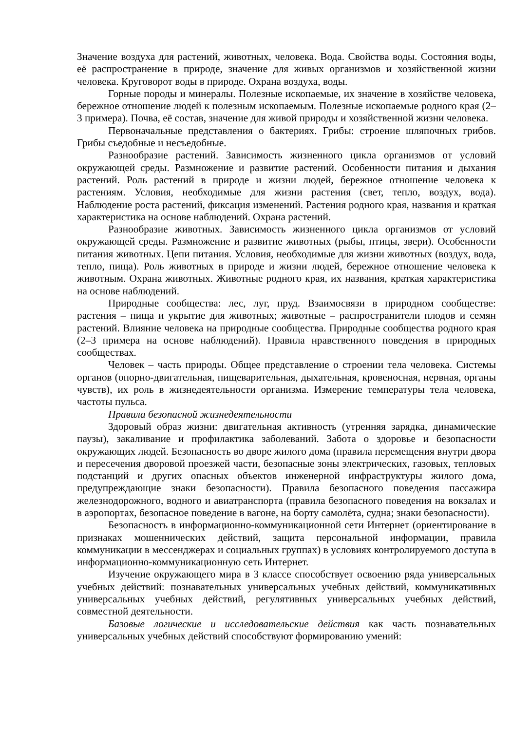Значение воздуха для растений, животных, человека. Вода. Свойства воды. Состояния воды, её распространение в природе, значение для живых организмов и хозяйственной жизни человека. Круговорот воды в природе. Охрана воздуха, воды.
Горные породы и минералы. Полезные ископаемые, их значение в хозяйстве человека, бережное отношение людей к полезным ископаемым. Полезные ископаемые родного края (2–3 примера). Почва, её состав, значение для живой природы и хозяйственной жизни человека.
Первоначальные представления о бактериях. Грибы: строение шляпочных грибов. Грибы съедобные и несъедобные.
Разнообразие растений. Зависимость жизненного цикла организмов от условий окружающей среды. Размножение и развитие растений. Особенности питания и дыхания растений. Роль растений в природе и жизни людей, бережное отношение человека к растениям. Условия, необходимые для жизни растения (свет, тепло, воздух, вода). Наблюдение роста растений, фиксация изменений. Растения родного края, названия и краткая характеристика на основе наблюдений. Охрана растений.
Разнообразие животных. Зависимость жизненного цикла организмов от условий окружающей среды. Размножение и развитие животных (рыбы, птицы, звери). Особенности питания животных. Цепи питания. Условия, необходимые для жизни животных (воздух, вода, тепло, пища). Роль животных в природе и жизни людей, бережное отношение человека к животным. Охрана животных. Животные родного края, их названия, краткая характеристика на основе наблюдений.
Природные сообщества: лес, луг, пруд. Взаимосвязи в природном сообществе: растения – пища и укрытие для животных; животные – распространители плодов и семян растений. Влияние человека на природные сообщества. Природные сообщества родного края (2–3 примера на основе наблюдений). Правила нравственного поведения в природных сообществах.
Человек – часть природы. Общее представление о строении тела человека. Системы органов (опорно-двигательная, пищеварительная, дыхательная, кровеносная, нервная, органы чувств), их роль в жизнедеятельности организма. Измерение температуры тела человека, частоты пульса.
Правила безопасной жизнедеятельности
Здоровый образ жизни: двигательная активность (утренняя зарядка, динамические паузы), закаливание и профилактика заболеваний. Забота о здоровье и безопасности окружающих людей. Безопасность во дворе жилого дома (правила перемещения внутри двора и пересечения дворовой проезжей части, безопасные зоны электрических, газовых, тепловых подстанций и других опасных объектов инженерной инфраструктуры жилого дома, предупреждающие знаки безопасности). Правила безопасного поведения пассажира железнодорожного, водного и авиатранспорта (правила безопасного поведения на вокзалах и в аэропортах, безопасное поведение в вагоне, на борту самолёта, судна; знаки безопасности).
Безопасность в информационно-коммуникационной сети Интернет (ориентирование в признаках мошеннических действий, защита персональной информации, правила коммуникации в мессенджерах и социальных группах) в условиях контролируемого доступа в информационно-коммуникационную сеть Интернет.
Изучение окружающего мира в 3 классе способствует освоению ряда универсальных учебных действий: познавательных универсальных учебных действий, коммуникативных универсальных учебных действий, регулятивных универсальных учебных действий, совместной деятельности.
Базовые логические и исследовательские действия как часть познавательных универсальных учебных действий способствуют формированию умений: